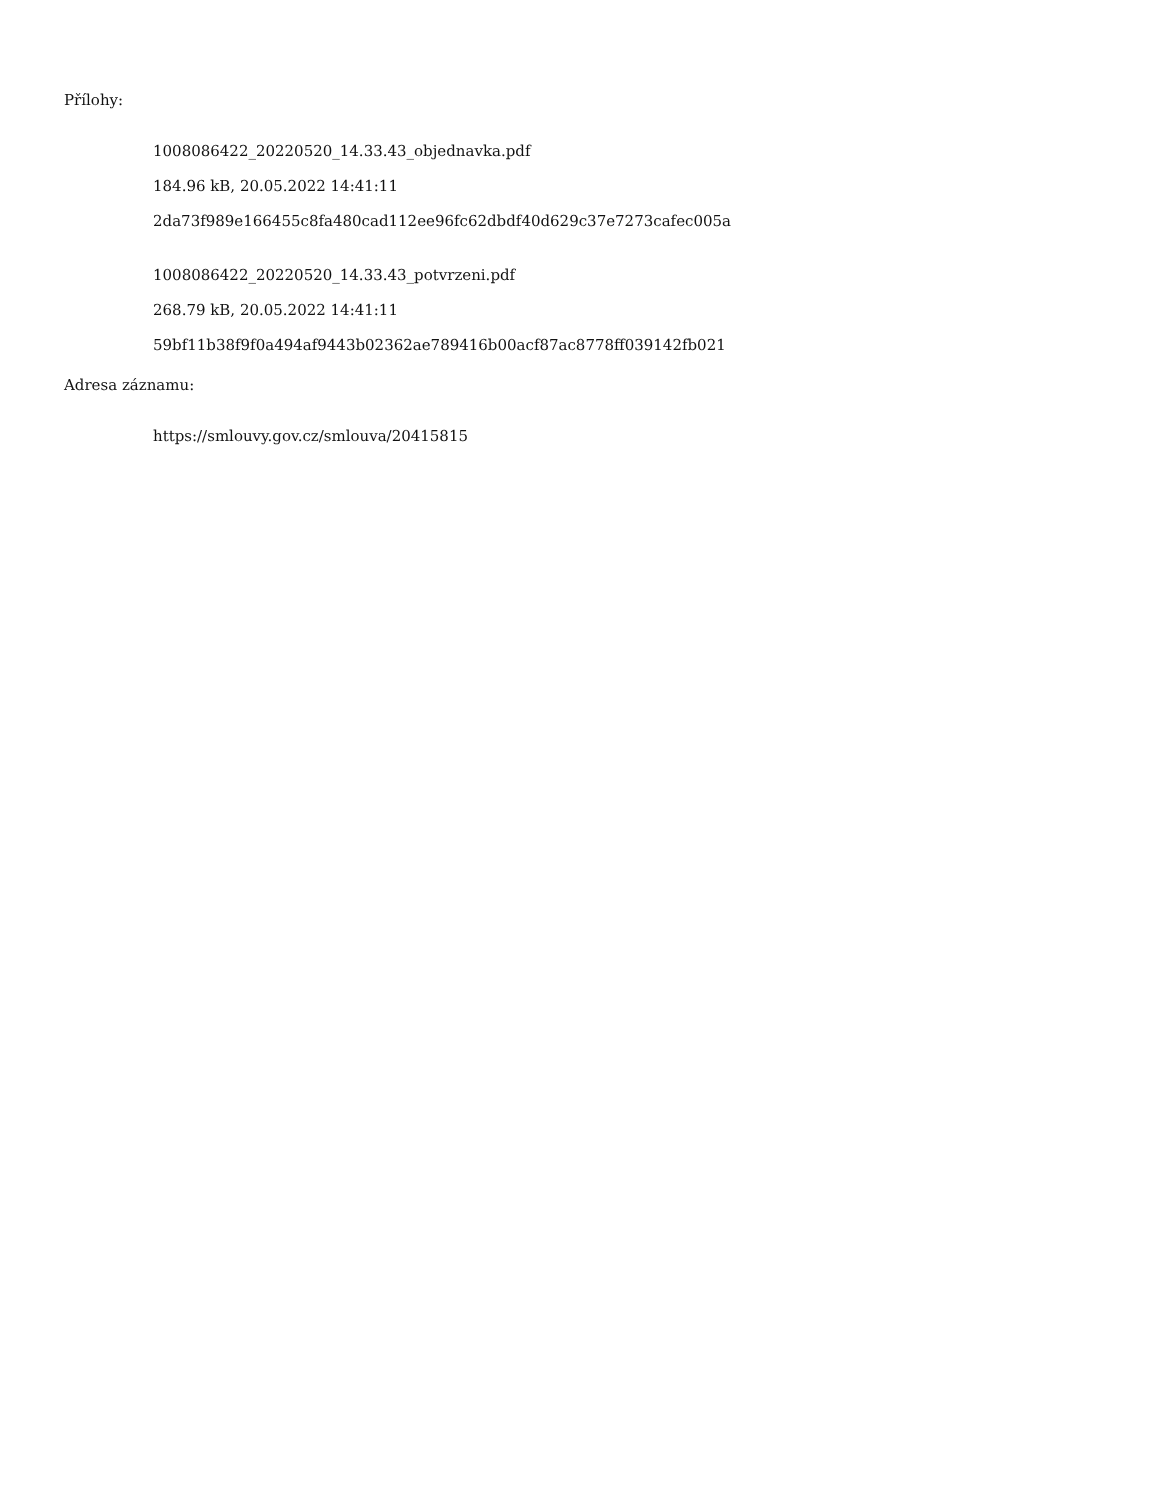Přílohy:
1008086422_20220520_14.33.43_objednavka.pdf
184.96 kB, 20.05.2022 14:41:11
2da73f989e166455c8fa480cad112ee96fc62dbdf40d629c37e7273cafec005a
1008086422_20220520_14.33.43_potvrzeni.pdf
268.79 kB, 20.05.2022 14:41:11
59bf11b38f9f0a494af9443b02362ae789416b00acf87ac8778ff039142fb021
Adresa záznamu:
https://smlouvy.gov.cz/smlouva/20415815